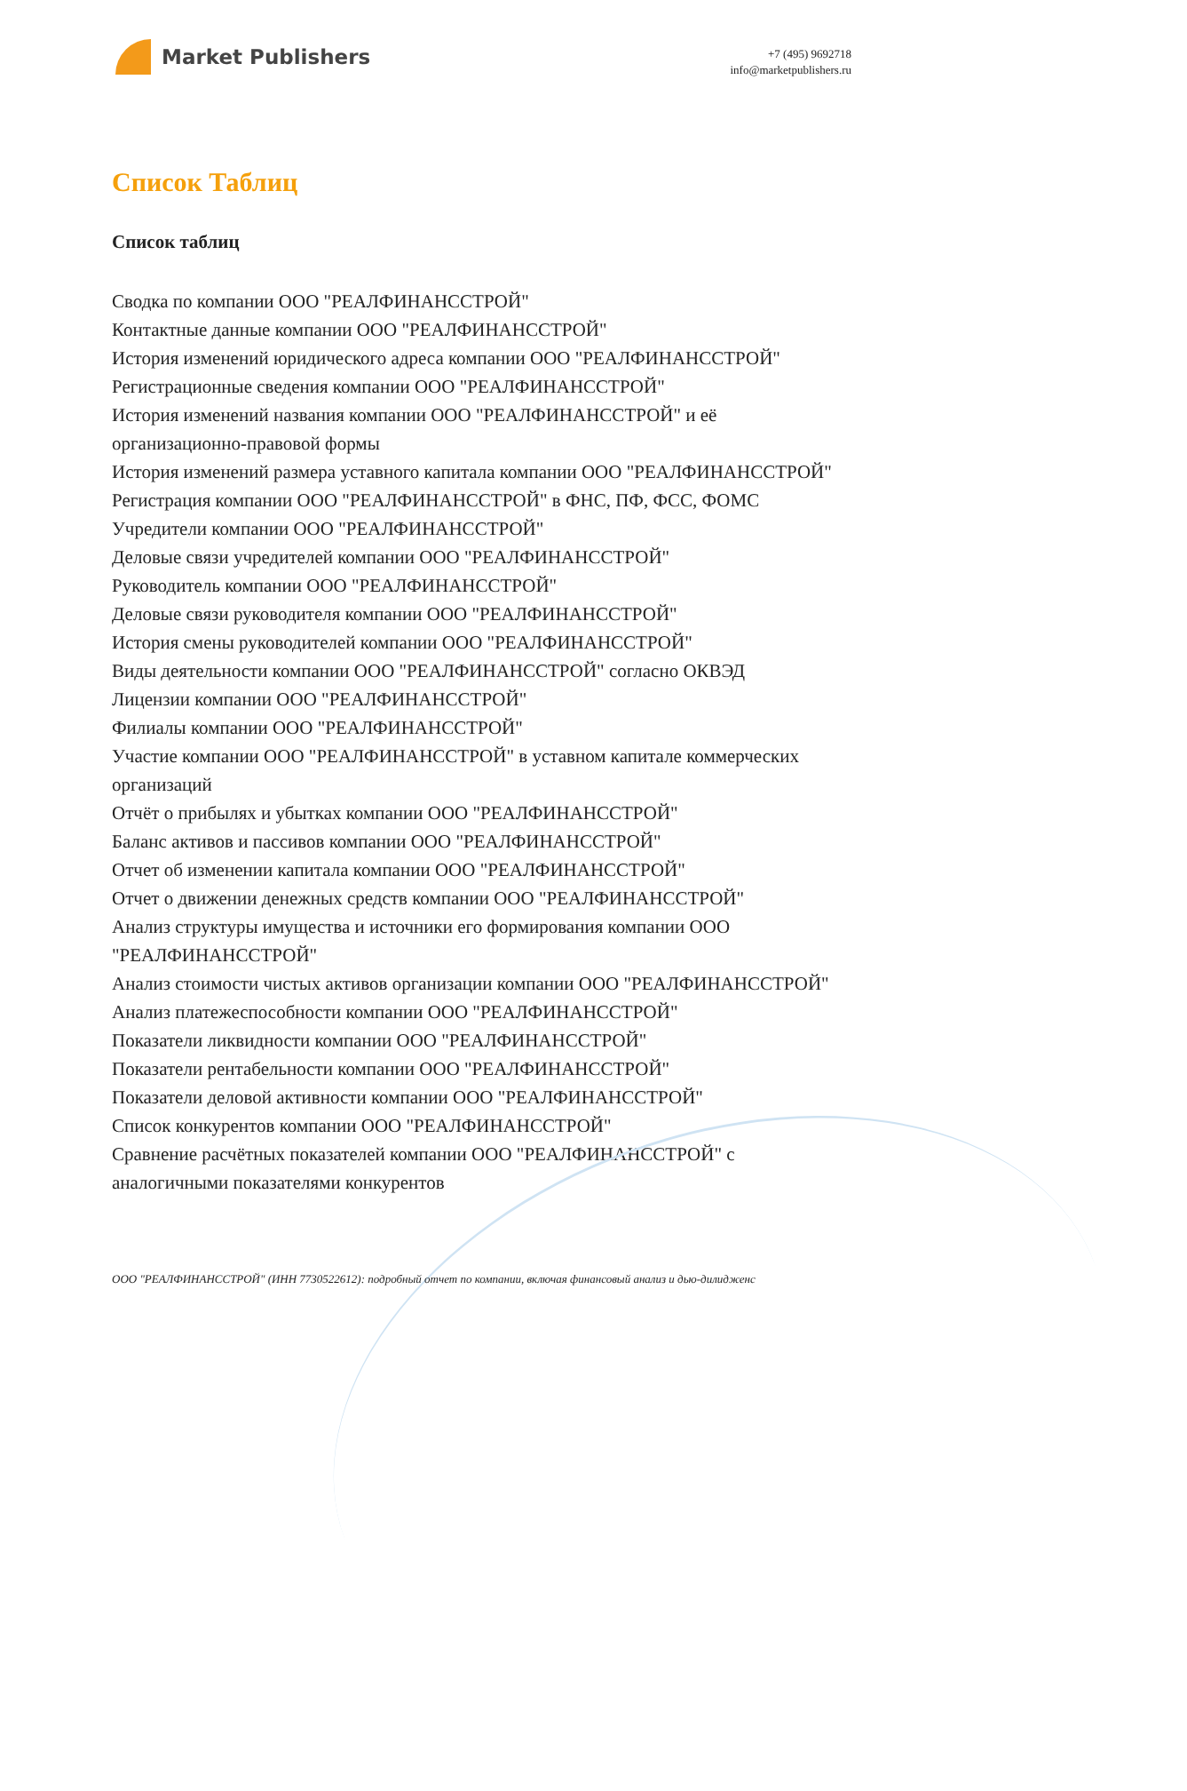Market Publishers
+7 (495) 9692718
info@marketpublishers.ru
Список Таблиц
Список таблиц
Сводка по компании ООО "РЕАЛФИНАНССТРОЙ"
Контактные данные компании ООО "РЕАЛФИНАНССТРОЙ"
История изменений юридического адреса компании ООО "РЕАЛФИНАНССТРОЙ"
Регистрационные сведения компании ООО "РЕАЛФИНАНССТРОЙ"
История изменений названия компании ООО "РЕАЛФИНАНССТРОЙ" и её организационно-правовой формы
История изменений размера уставного капитала компании ООО "РЕАЛФИНАНССТРОЙ"
Регистрация компании ООО "РЕАЛФИНАНССТРОЙ" в ФНС, ПФ, ФСС, ФОМС
Учредители компании ООО "РЕАЛФИНАНССТРОЙ"
Деловые связи учредителей компании ООО "РЕАЛФИНАНССТРОЙ"
Руководитель компании ООО "РЕАЛФИНАНССТРОЙ"
Деловые связи руководителя компании ООО "РЕАЛФИНАНССТРОЙ"
История смены руководителей компании ООО "РЕАЛФИНАНССТРОЙ"
Виды деятельности компании ООО "РЕАЛФИНАНССТРОЙ" согласно ОКВЭД
Лицензии компании ООО "РЕАЛФИНАНССТРОЙ"
Филиалы компании ООО "РЕАЛФИНАНССТРОЙ"
Участие компании ООО "РЕАЛФИНАНССТРОЙ" в уставном капитале коммерческих организаций
Отчёт о прибылях и убытках компании ООО "РЕАЛФИНАНССТРОЙ"
Баланс активов и пассивов компании ООО "РЕАЛФИНАНССТРОЙ"
Отчет об изменении капитала компании ООО "РЕАЛФИНАНССТРОЙ"
Отчет о движении денежных средств компании ООО "РЕАЛФИНАНССТРОЙ"
Анализ структуры имущества и источники его формирования компании ООО "РЕАЛФИНАНССТРОЙ"
Анализ стоимости чистых активов организации компании ООО "РЕАЛФИНАНССТРОЙ"
Анализ платежеспособности компании ООО "РЕАЛФИНАНССТРОЙ"
Показатели ликвидности компании ООО "РЕАЛФИНАНССТРОЙ"
Показатели рентабельности компании ООО "РЕАЛФИНАНССТРОЙ"
Показатели деловой активности компании ООО "РЕАЛФИНАНССТРОЙ"
Список конкурентов компании ООО "РЕАЛФИНАНССТРОЙ"
Сравнение расчётных показателей компании ООО "РЕАЛФИНАНССТРОЙ" с аналогичными показателями конкурентов
ООО "РЕАЛФИНАНССТРОЙ" (ИНН 7730522612): подробный отчет по компании, включая финансовый анализ и дью-дилидженс